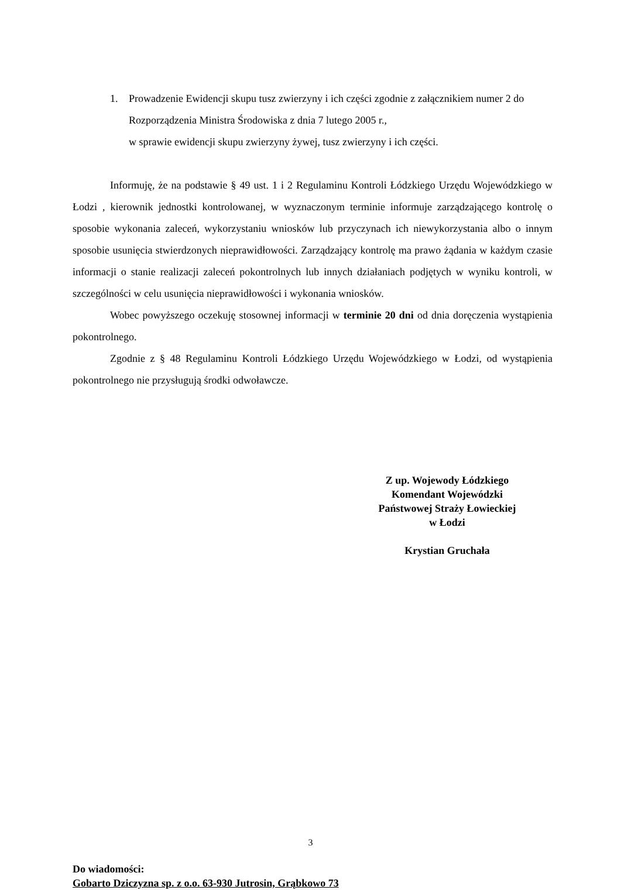1. Prowadzenie Ewidencji skupu tusz zwierzyny i ich części zgodnie z załącznikiem numer 2 do Rozporządzenia Ministra Środowiska z dnia 7 lutego 2005 r.,
w sprawie ewidencji skupu zwierzyny żywej, tusz zwierzyny i ich części.
Informuję, że na podstawie § 49 ust. 1 i 2 Regulaminu Kontroli Łódzkiego Urzędu Wojewódzkiego w Łodzi , kierownik jednostki kontrolowanej, w wyznaczonym terminie informuje zarządzającego kontrolę o sposobie wykonania zaleceń, wykorzystaniu wniosków lub przyczynach ich niewykorzystania albo o innym sposobie usunięcia stwierdzonych nieprawidłowości. Zarządzający kontrolę ma prawo żądania w każdym czasie informacji o stanie realizacji zaleceń pokontrolnych lub innych działaniach podjętych w wyniku kontroli, w szczególności w celu usunięcia nieprawidłowości i wykonania wniosków.
Wobec powyższego oczekuję stosownej informacji w terminie 20 dni od dnia doręczenia wystąpienia pokontrolnego.
Zgodnie z § 48 Regulaminu Kontroli Łódzkiego Urzędu Wojewódzkiego w Łodzi, od wystąpienia pokontrolnego nie przysługują środki odwoławcze.
Z up. Wojewody Łódzkiego
Komendant Wojewódzki
Państwowej Straży Łowieckiej
w Łodzi
Krystian Gruchała
Do wiadomości:
Gobarto Dziczyzna sp. z o.o. 63-930 Jutrosin, Grąbkowo 73
3